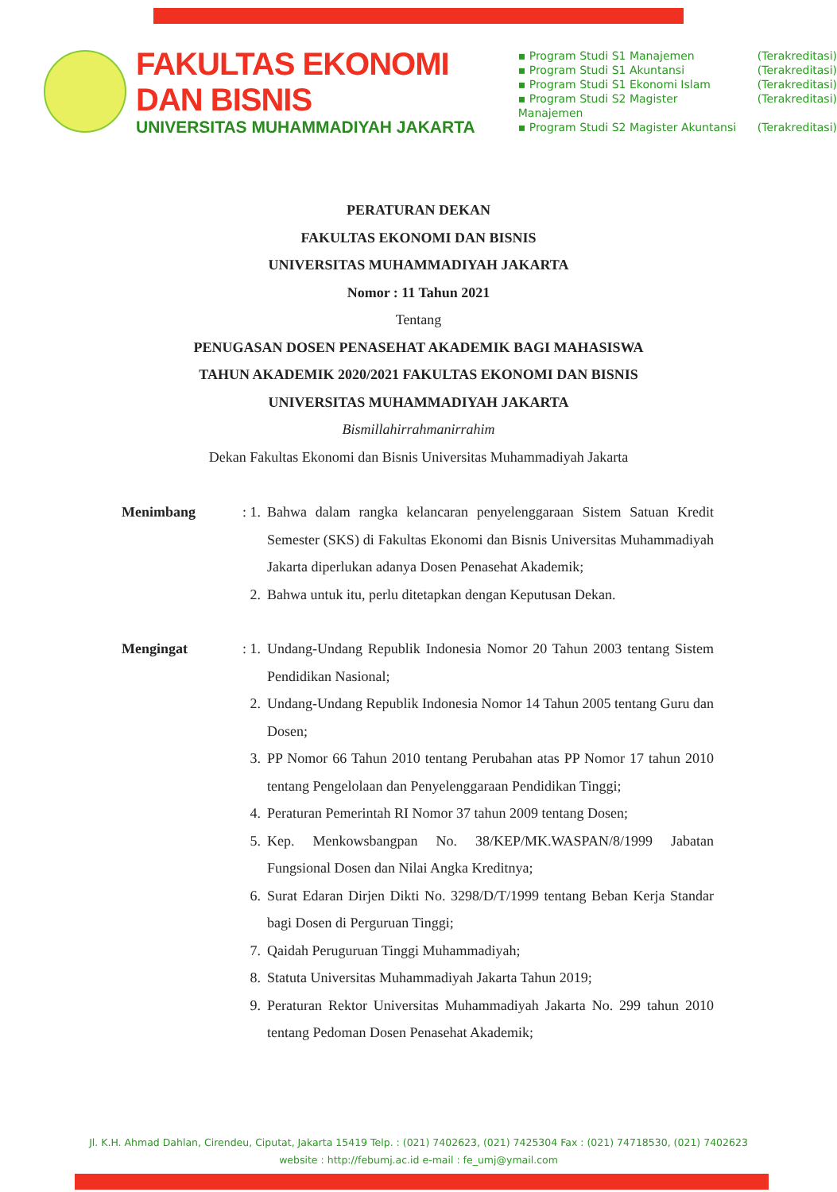FAKULTAS EKONOMI DAN BISNIS
UNIVERSITAS MUHAMMADIYAH JAKARTA
▪ Program Studi S1 Manajemen (Terakreditasi)
▪ Program Studi S1 Akuntansi (Terakreditasi)
▪ Program Studi S1 Ekonomi Islam (Terakreditasi)
▪ Program Studi S2 Magister Manajemen (Terakreditasi)
▪ Program Studi S2 Magister Akuntansi (Terakreditasi)
PERATURAN DEKAN
FAKULTAS EKONOMI DAN BISNIS
UNIVERSITAS MUHAMMADIYAH JAKARTA
Nomor : 11 Tahun 2021
Tentang
PENUGASAN DOSEN PENASEHAT AKADEMIK BAGI MAHASISWA
TAHUN AKADEMIK 2020/2021 FAKULTAS EKONOMI DAN BISNIS
UNIVERSITAS MUHAMMADIYAH JAKARTA
Bismillahirrahmanirrahim
Dekan Fakultas Ekonomi dan Bisnis Universitas Muhammadiyah Jakarta
Menimbang : 1. Bahwa dalam rangka kelancaran penyelenggaraan Sistem Satuan Kredit Semester (SKS) di Fakultas Ekonomi dan Bisnis Universitas Muhammadiyah Jakarta diperlukan adanya Dosen Penasehat Akademik;
2. Bahwa untuk itu, perlu ditetapkan dengan Keputusan Dekan.
Mengingat : 1. Undang-Undang Republik Indonesia Nomor 20 Tahun 2003 tentang Sistem Pendidikan Nasional;
2. Undang-Undang Republik Indonesia Nomor 14 Tahun 2005 tentang Guru dan Dosen;
3. PP Nomor 66 Tahun 2010 tentang Perubahan atas PP Nomor 17 tahun 2010 tentang Pengelolaan dan Penyelenggaraan Pendidikan Tinggi;
4. Peraturan Pemerintah RI Nomor 37 tahun 2009 tentang Dosen;
5. Kep. Menkowsbangpan No. 38/KEP/MK.WASPAN/8/1999 Jabatan Fungsional Dosen dan Nilai Angka Kreditnya;
6. Surat Edaran Dirjen Dikti No. 3298/D/T/1999 tentang Beban Kerja Standar bagi Dosen di Perguruan Tinggi;
7. Qaidah Peruguruan Tinggi Muhammadiyah;
8. Statuta Universitas Muhammadiyah Jakarta Tahun 2019;
9. Peraturan Rektor Universitas Muhammadiyah Jakarta No. 299 tahun 2010 tentang Pedoman Dosen Penasehat Akademik;
Jl. K.H. Ahmad Dahlan, Cirendeu, Ciputat, Jakarta 15419 Telp. : (021) 7402623, (021) 7425304 Fax : (021) 74718530, (021) 7402623
website : http://febumj.ac.id e-mail : fe_umj@ymail.com